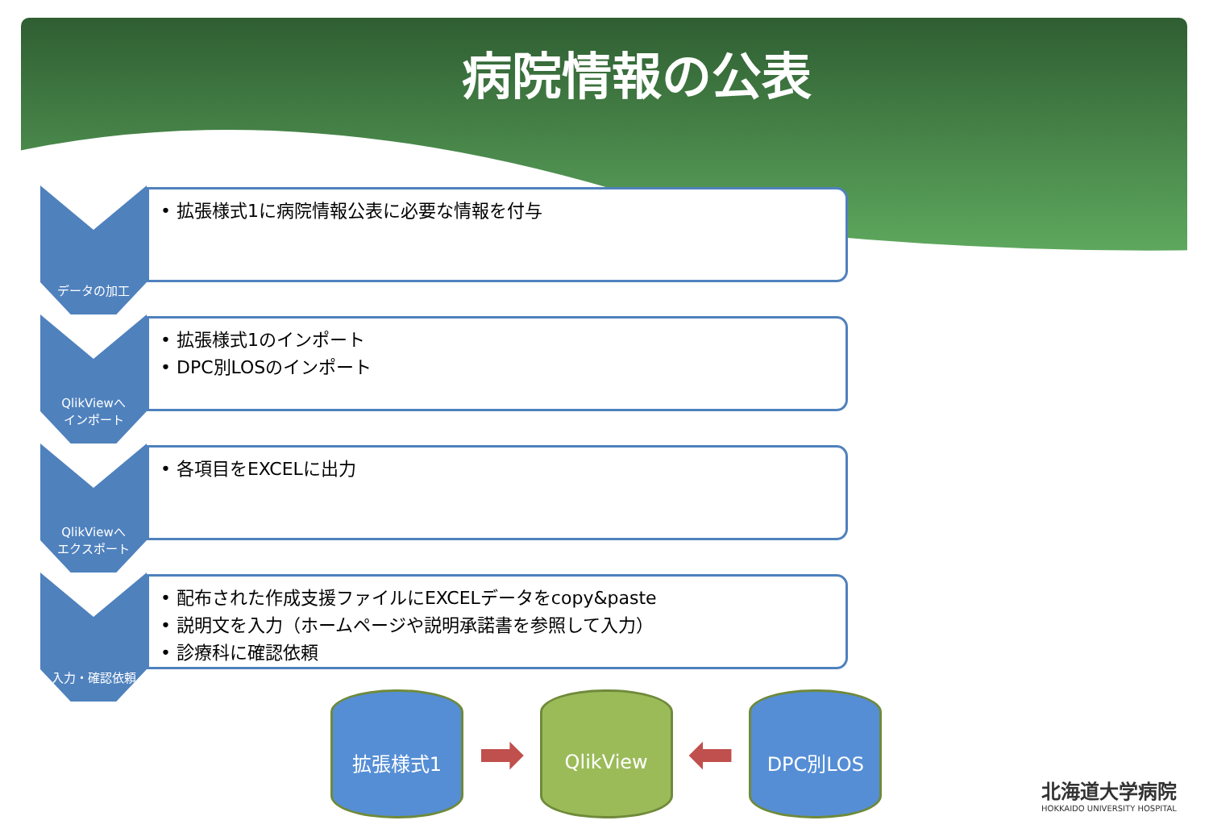病院情報の公表
データの加工
• 拡張様式1に病院情報公表に必要な情報を付与
QlikViewへ
インポート
• 拡張様式1のインポート
• DPC別LOSのインポート
QlikViewへ
エクスポート
• 各項目をEXCELに出力
入力・確認依頼
• 配布された作成支援ファイルにEXCELデータをcopy&paste
• 説明文を入力（ホームページや説明承諾書を参照して入力）
• 診療科に確認依頼
拡張様式1
➡
QlikView
⬅
DPC別LOS
北海道大学病院
HOKKAIDO UNIVERSITY HOSPITAL